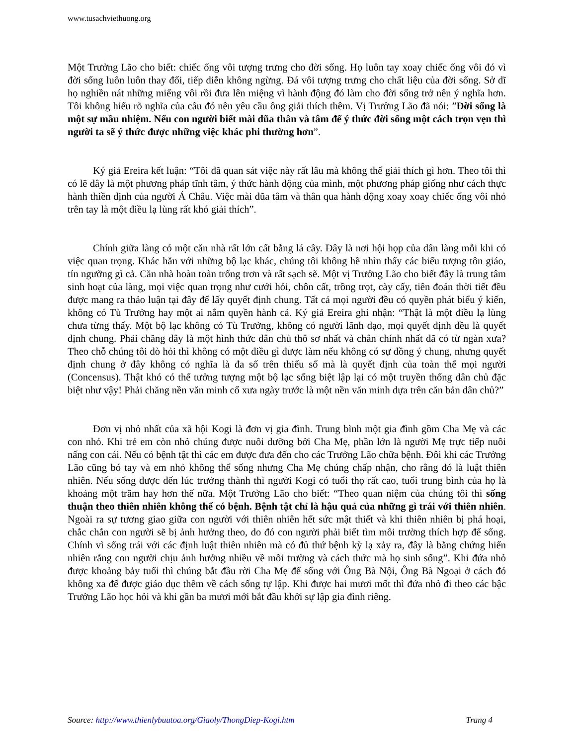www.tusachviethuong.org
Một Trưởng Lão cho biết: chiếc ống vôi tượng trưng cho đời sống. Họ luôn tay xoay chiếc ống vôi đó vì đời sống luôn luôn thay đổi, tiếp diễn không ngừng. Đá vôi tượng trưng cho chất liệu của đời sống. Sở dĩ họ nghiền nát những miếng vôi rồi đưa lên miệng vì hành động đó làm cho đời sống trở nên ý nghĩa hơn. Tôi không hiểu rõ nghĩa của câu đó nên yêu cầu ông giải thích thêm. Vị Trưởng Lão đã nói: ”Đời sống là một sự mầu nhiệm. Nếu con người biết mài dũa thân và tâm để ý thức đời sống một cách trọn vẹn thì người ta sẽ ý thức được những việc khác phi thường hơn”.
Ký giả Ereira kết luận: “Tôi đã quan sát việc này rất lâu mà không thể giải thích gì hơn. Theo tôi thì có lẽ đây là một phương pháp tĩnh tâm, ý thức hành động của mình, một phương pháp giống như cách thực hành thiền định của người Á Châu. Việc mài dũa tâm và thân qua hành động xoay xoay chiếc ống vôi nhỏ trên tay là một điều lạ lùng rất khó giải thích”.
Chính giữa làng có một căn nhà rất lớn cất bằng lá cây. Đây là nơi hội họp của dân làng mỗi khi có việc quan trọng. Khác hẳn với những bộ lạc khác, chúng tôi không hề nhìn thấy các biểu tượng tôn giáo, tín ngưỡng gì cả. Căn nhà hoàn toàn trống trơn và rất sạch sẽ. Một vị Trưởng Lão cho biết đây là trung tâm sinh hoạt của làng, mọi việc quan trọng như cưới hỏi, chôn cất, trồng trọt, cày cấy, tiên đoán thời tiết đều được mang ra thảo luận tại đây để lấy quyết định chung. Tất cả mọi người đều có quyền phát biểu ý kiến, không có Tù Trưởng hay một ai nắm quyền hành cả. Ký giả Ereira ghi nhận: “Thật là một điều lạ lùng chưa từng thấy. Một bộ lạc không có Tù Trưởng, không có người lãnh đạo, mọi quyết định đều là quyết định chung. Phải chăng đây là một hình thức dân chủ thô sơ nhất và chân chính nhất đã có từ ngàn xưa? Theo chỗ chúng tôi dò hỏi thì không có một điều gì được làm nếu không có sự đồng ý chung, nhưng quyết định chung ở đây không có nghĩa là đa số trên thiểu số mà là quyết định của toàn thể mọi người (Concensus). Thật khó có thể tưởng tượng một bộ lạc sống biệt lập lại có một truyền thống dân chủ đặc biệt như vậy! Phải chăng nền văn minh cổ xưa ngày trước là một nền văn minh dựa trên căn bản dân chủ?”
Đơn vị nhỏ nhất của xã hội Kogi là đơn vị gia đình. Trung bình một gia đình gồm Cha Mẹ và các con nhỏ. Khi trẻ em còn nhỏ chúng được nuôi dưỡng bởi Cha Mẹ, phần lớn là người Mẹ trực tiếp nuôi nấng con cái. Nếu có bệnh tật thì các em được đưa đến cho các Trưởng Lão chữa bệnh. Đôi khi các Trưởng Lão cũng bó tay và em nhỏ không thể sống nhưng Cha Mẹ chúng chấp nhận, cho rằng đó là luật thiên nhiên. Nếu sống được đến lúc trưởng thành thì người Kogi có tuổi thọ rất cao, tuổi trung bình của họ là khoảng một trăm hay hơn thế nữa. Một Trưởng Lão cho biết: “Theo quan niệm của chúng tôi thì sống thuận theo thiên nhiên không thể có bệnh. Bệnh tật chỉ là hậu quả của những gì trái với thiên nhiên. Ngoài ra sự tương giao giữa con người với thiên nhiên hết sức mật thiết và khi thiên nhiên bị phá hoại, chắc chắn con người sẽ bị ảnh hưởng theo, do đó con người phải biết tìm môi trường thích hợp để sống. Chính vì sống trái với các định luật thiên nhiên mà có đủ thứ bệnh kỳ lạ xảy ra, đây là bằng chứng hiển nhiên rằng con người chịu ảnh hưởng nhiều về môi trường và cách thức mà họ sinh sống”. Khi đứa nhỏ được khoảng bảy tuổi thì chúng bắt đầu rời Cha Mẹ để sống với Ông Bà Nội, Ông Bà Ngoại ở cách đó không xa để được giáo dục thêm về cách sống tự lập. Khi được hai mươi mốt thì đứa nhỏ đi theo các bậc Trưởng Lão học hỏi và khi gần ba mươi mới bắt đầu khởi sự lập gia đình riêng.
Source: http://www.thienlybuutoa.org/Giaoly/ThongDiep-Kogi.htm Trang 4